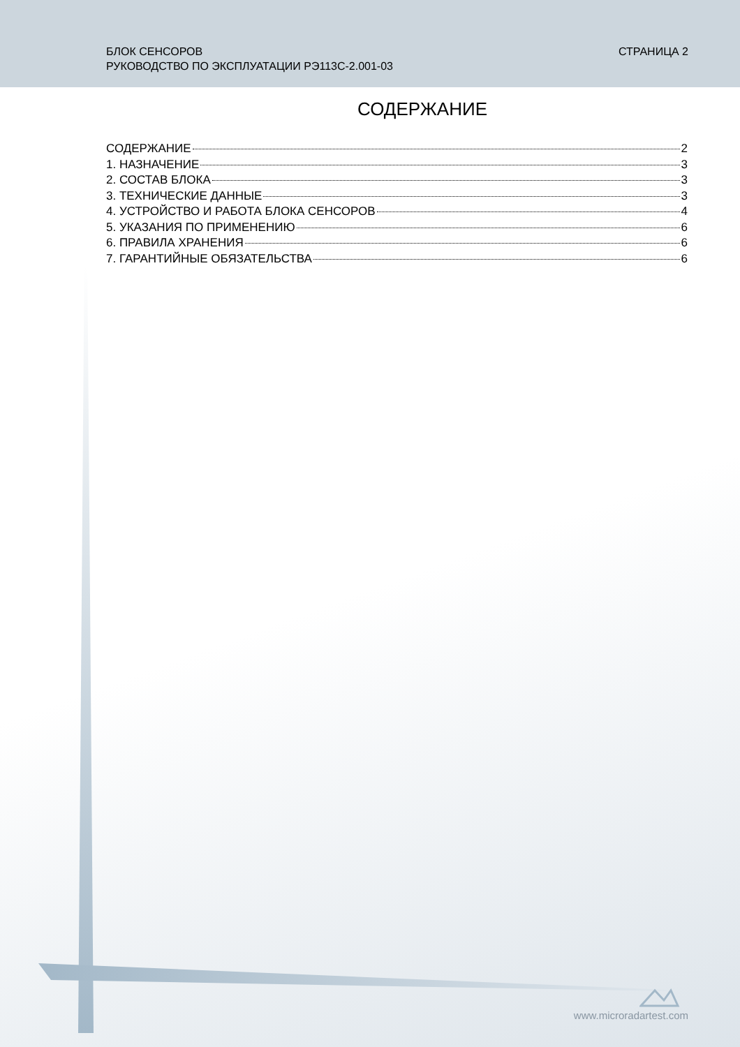БЛОК СЕНСОРОВ
РУКОВОДСТВО ПО ЭКСПЛУАТАЦИИ РЭ113С-2.001-03
СТРАНИЦА 2
СОДЕРЖАНИЕ
СОДЕРЖАНИЕ 2
1. НАЗНАЧЕНИЕ 3
2. СОСТАВ БЛОКА 3
3. ТЕХНИЧЕСКИЕ ДАННЫЕ 3
4. УСТРОЙСТВО И РАБОТА БЛОКА СЕНСОРОВ 4
5. УКАЗАНИЯ ПО ПРИМЕНЕНИЮ 6
6. ПРАВИЛА ХРАНЕНИЯ 6
7. ГАРАНТИЙНЫЕ ОБЯЗАТЕЛЬСТВА 6
www.microradartest.com